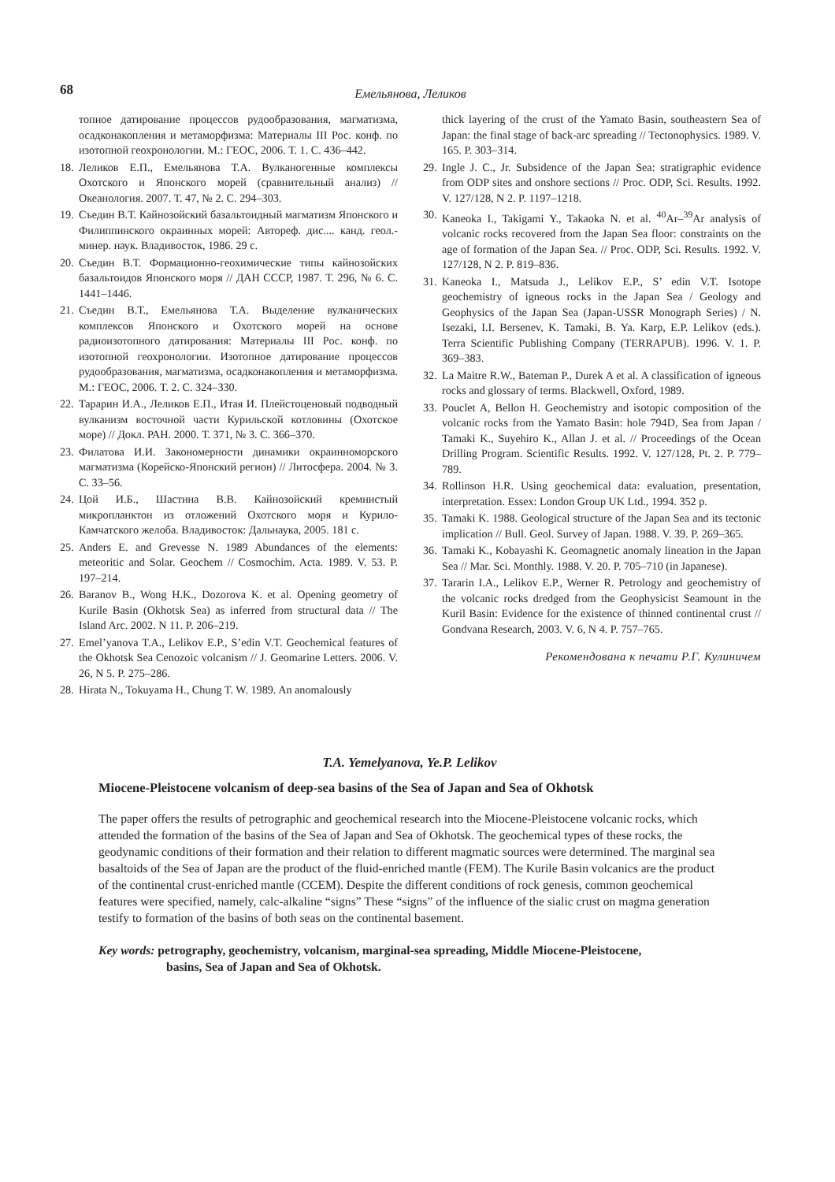68
Емельянова, Леликов
топное датирование процессов рудообразования, магматизма, осадконакопления и метаморфизма: Материалы III Рос. конф. по изотопной геохронологии. М.: ГЕОС, 2006. Т. 1. С. 436–442.
18. Леликов Е.П., Емельянова Т.А. Вулканогенные комплексы Охотского и Японского морей (сравнительный анализ) // Океанология. 2007. Т. 47, № 2. С. 294–303.
19. Съедин В.Т. Кайнозойский базальтоидный магматизм Японского и Филиппинского окраинных морей: Автореф. дис.... канд. геол.-минер. наук. Владивосток, 1986. 29 с.
20. Съедин В.Т. Формационно-геохимические типы кайнозойских базальтоидов Японского моря // ДАН СССР, 1987. Т. 296, № 6. С. 1441–1446.
21. Съедин В.Т., Емельянова Т.А. Выделение вулканических комплексов Японского и Охотского морей на основе радиоизотопного датирования: Материалы III Рос. конф. по изотопной геохронологии. Изотопное датирование процессов рудообразования, магматизма, осадконакопления и метаморфизма. М.: ГЕОС, 2006. Т. 2. С. 324–330.
22. Тарарин И.А., Леликов Е.П., Итая И. Плейстоценовый подводный вулканизм восточной части Курильской котловины (Охотское море) // Докл. РАН. 2000. Т. 371, № 3. С. 366–370.
23. Филатова И.И. Закономерности динамики окраинноморского магматизма (Корейско-Японский регион) // Литосфера. 2004. № 3. С. 33–56.
24. Цой И.Б., Шастина В.В. Кайнозойский кремнистый микропланктон из отложений Охотского моря и Курило-Камчатского желоба. Владивосток: Дальнаука, 2005. 181 с.
25. Anders E. and Grevesse N. 1989 Abundances of the elements: meteoritic and Solar. Geochem // Cosmochim. Acta. 1989. V. 53. P. 197–214.
26. Baranov B., Wong H.K., Dozorova K. et al. Opening geometry of Kurile Basin (Okhotsk Sea) as inferred from structural data // The Island Arc. 2002. N 11. P. 206–219.
27. Emel’yanova T.A., Lelikov E.P., S’edin V.T. Geochemical features of the Okhotsk Sea Cenozoic volcanism // J. Geomarine Letters. 2006. V. 26, N 5. P. 275–286.
28. Hirata N., Tokuyama H., Chung T. W. 1989. An anomalously
thick layering of the crust of the Yamato Basin, southeastern Sea of Japan: the final stage of back-arc spreading // Tectonophysics. 1989. V. 165. P. 303–314.
29. Ingle J. C., Jr. Subsidence of the Japan Sea: stratigraphic evidence from ODP sites and onshore sections // Proc. ODP, Sci. Results. 1992. V. 127/128, N 2. P. 1197–1218.
30. Kaneoka I., Takigami Y., Takaoka N. et al. <sup>40</sup>Ar–<sup>39</sup>Ar analysis of volcanic rocks recovered from the Japan Sea floor: constraints on the age of formation of the Japan Sea. // Proc. ODP, Sci. Results. 1992. V. 127/128, N 2. P. 819–836.
31. Kaneoka I., Matsuda J., Lelikov E.P., S’ edin V.T. Isotope geochemistry of igneous rocks in the Japan Sea / Geology and Geophysics of the Japan Sea (Japan-USSR Monograph Series) / N. Isezaki, I.I. Bersenev, K. Tamaki, B. Ya. Karp, E.P. Lelikov (eds.). Terra Scientific Publishing Company (TERRAPUB). 1996. V. 1. P. 369–383.
32. La Maitre R.W., Bateman P., Durek A et al. A classification of igneous rocks and glossary of terms. Blackwell, Oxford, 1989.
33. Pouclet A, Bellon H. Geochemistry and isotopic composition of the volcanic rocks from the Yamato Basin: hole 794D, Sea from Japan / Tamaki K., Suyehiro K., Allan J. et al. // Proceedings of the Ocean Drilling Program. Scientific Results. 1992. V. 127/128, Pt. 2. P. 779–789.
34. Rollinson H.R. Using geochemical data: evaluation, presentation, interpretation. Essex: London Group UK Ltd., 1994. 352 p.
35. Tamaki K. 1988. Geological structure of the Japan Sea and its tectonic implication // Bull. Geol. Survey of Japan. 1988. V. 39. P. 269–365.
36. Tamaki K., Kobayashi K. Geomagnetic anomaly lineation in the Japan Sea // Mar. Sci. Monthly. 1988. V. 20. P. 705–710 (in Japanese).
37. Tararin I.A., Lelikov E.P., Werner R. Petrology and geochemistry of the volcanic rocks dredged from the Geophysicist Seamount in the Kuril Basin: Evidence for the existence of thinned continental crust // Gondvana Research, 2003. V. 6, N 4. P. 757–765.
Рекомендована к печати Р.Г. Кулиничем
T.A. Yemelyanova, Ye.P. Lelikov
Miocene-Pleistocene volcanism of deep-sea basins of the Sea of Japan and Sea of Okhotsk
The paper offers the results of petrographic and geochemical research into the Miocene-Pleistocene volcanic rocks, which attended the formation of the basins of the Sea of Japan and Sea of Okhotsk. The geochemical types of these rocks, the geodynamic conditions of their formation and their relation to different magmatic sources were determined. The marginal sea basaltoids of the Sea of Japan are the product of the fluid-enriched mantle (FEM). The Kurile Basin volcanics are the product of the continental crust-enriched mantle (CCEM). Despite the different conditions of rock genesis, common geochemical features were specified, namely, calc-alkaline “signs” These “signs” of the influence of the sialic crust on magma generation testify to formation of the basins of both seas on the continental basement.
Key words: petrography, geochemistry, volcanism, marginal-sea spreading, Middle Miocene-Pleistocene,
basins, Sea of Japan and Sea of Okhotsk.